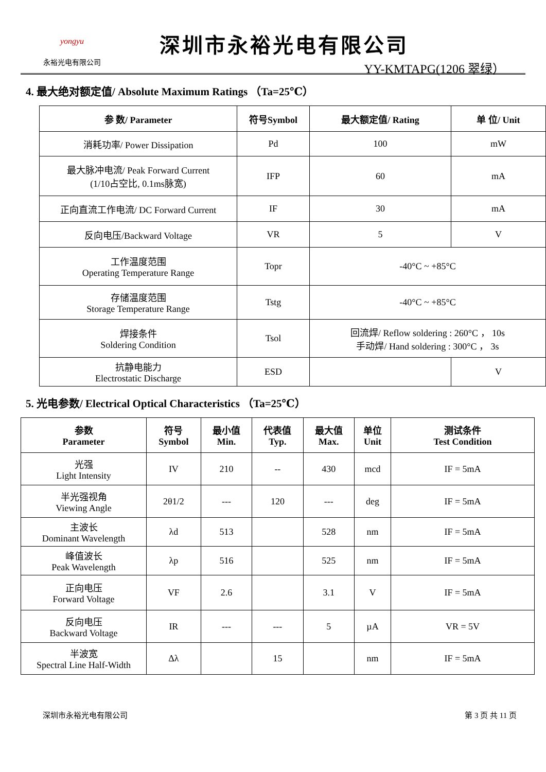yongyu
永裕光电有限公司
深圳市永裕光电有限公司
YY-KMTAPG(1206 翠绿）
4. 最大绝对额定值/ Absolute Maximum Ratings （Ta=25℃）
| 参 数/ Parameter | 符号Symbol | 最大额定值/ Rating | 单 位/ Unit |
| --- | --- | --- | --- |
| 消耗功率/ Power Dissipation | Pd | 100 | mW |
| 最大脉冲电流/ Peak Forward Current (1/10占空比, 0.1ms脉宽) | IFP | 60 | mA |
| 正向直流工作电流/ DC Forward Current | IF | 30 | mA |
| 反向电压/Backward Voltage | VR | 5 | V |
| 工作温度范围 Operating Temperature Range | Topr | -40°C ~ +85°C | |
| 存储温度范围 Storage Temperature Range | Tstg | -40°C ~ +85°C | |
| 焊接条件 Soldering Condition | Tsol | 回流焊/ Reflow soldering : 260°C ， 10s 手动焊/ Hand soldering : 300°C ， 3s | |
| 抗静电能力 Electrostatic Discharge | ESD | | V |
5. 光电参数/ Electrical Optical Characteristics （Ta=25℃）
| 参数 Parameter | 符号 Symbol | 最小值 Min. | 代表值 Typ. | 最大值 Max. | 单位 Unit | 测试条件 Test Condition |
| --- | --- | --- | --- | --- | --- | --- |
| 光强 Light Intensity | IV | 210 | -- | 430 | mcd | IF = 5mA |
| 半光强视角 Viewing Angle | 2θ1/2 | --- | 120 | --- | deg | IF = 5mA |
| 主波长 Dominant Wavelength | λd | 513 | | 528 | nm | IF = 5mA |
| 峰值波长 Peak Wavelength | λp | 516 | | 525 | nm | IF = 5mA |
| 正向电压 Forward Voltage | VF | 2.6 | | 3.1 | V | IF = 5mA |
| 反向电压 Backward Voltage | IR | --- | --- | 5 | µA | VR = 5V |
| 半波宽 Spectral Line Half-Width | Δλ | | 15 | | nm | IF = 5mA |
深圳市永裕光电有限公司 第 3 页 共 11 页